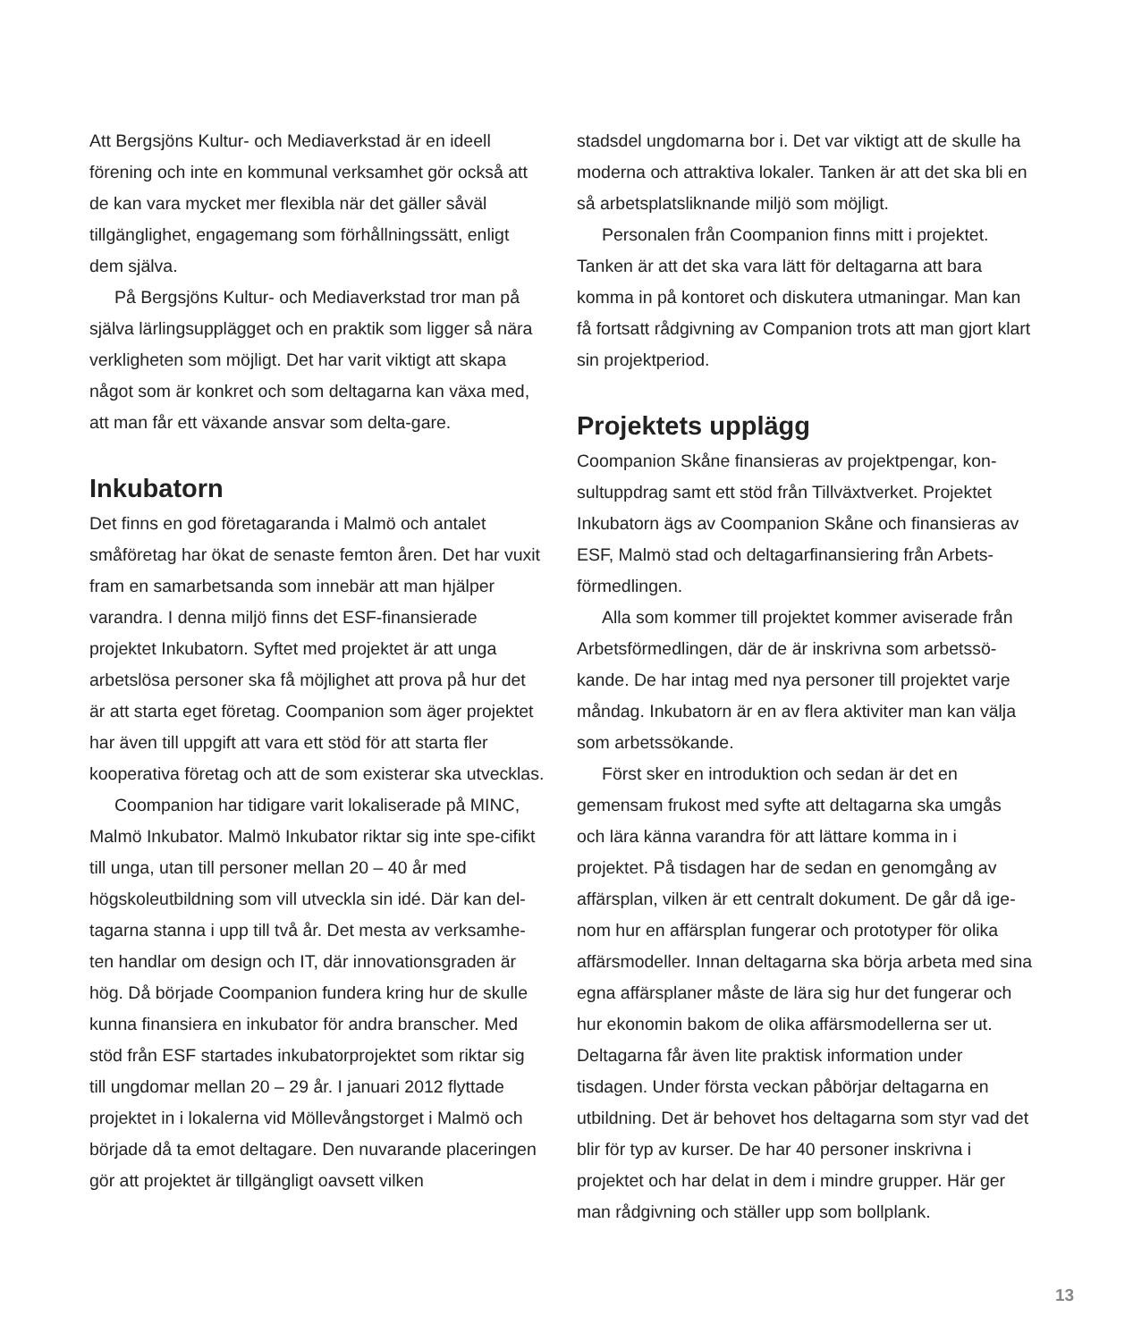Att Bergsjöns Kultur- och Mediaverkstad är en ideell förening och inte en kommunal verksamhet gör också att de kan vara mycket mer flexibla när det gäller såväl tillgänglighet, engagemang som förhållningssätt, enligt dem själva.
På Bergsjöns Kultur- och Mediaverkstad tror man på själva lärlingsupplägget och en praktik som ligger så nära verkligheten som möjligt. Det har varit viktigt att skapa något som är konkret och som deltagarna kan växa med, att man får ett växande ansvar som delta-gare.
Inkubatorn
Det finns en god företagaranda i Malmö och antalet småföretag har ökat de senaste femton åren. Det har vuxit fram en samarbetsanda som innebär att man hjälper varandra. I denna miljö finns det ESF-finansierade projektet Inkubatorn. Syftet med projektet är att unga arbetslösa personer ska få möjlighet att prova på hur det är att starta eget företag. Coompanion som äger projektet har även till uppgift att vara ett stöd för att starta fler kooperativa företag och att de som existerar ska utvecklas.
Coompanion har tidigare varit lokaliserade på MINC, Malmö Inkubator. Malmö Inkubator riktar sig inte spe-cifikt till unga, utan till personer mellan 20 – 40 år med högskoleutbildning som vill utveckla sin idé. Där kan del-tagarna stanna i upp till två år. Det mesta av verksamhe-ten handlar om design och IT, där innovationsgraden är hög. Då började Coompanion fundera kring hur de skulle kunna finansiera en inkubator för andra branscher. Med stöd från ESF startades inkubatorprojektet som riktar sig till ungdomar mellan 20 – 29 år. I januari 2012 flyttade projektet in i lokalerna vid Möllevångstorget i Malmö och började då ta emot deltagare. Den nuvarande placeringen gör att projektet är tillgängligt oavsett vilken
stadsdel ungdomarna bor i. Det var viktigt att de skulle ha moderna och attraktiva lokaler. Tanken är att det ska bli en så arbetsplatsliknande miljö som möjligt.
Personalen från Coompanion finns mitt i projektet. Tanken är att det ska vara lätt för deltagarna att bara komma in på kontoret och diskutera utmaningar. Man kan få fortsatt rådgivning av Companion trots att man gjort klart sin projektperiod.
Projektets upplägg
Coompanion Skåne finansieras av projektpengar, kon-sultuppdrag samt ett stöd från Tillväxtverket. Projektet Inkubatorn ägs av Coompanion Skåne och finansieras av ESF, Malmö stad och deltagarfinansiering från Arbets-förmedlingen.
Alla som kommer till projektet kommer aviserade från Arbetsförmedlingen, där de är inskrivna som arbetssö-kande. De har intag med nya personer till projektet varje måndag. Inkubatorn är en av flera aktiviter man kan välja som arbetssökande.
Först sker en introduktion och sedan är det en gemensam frukost med syfte att deltagarna ska umgås och lära känna varandra för att lättare komma in i projektet. På tisdagen har de sedan en genomgång av affärsplan, vilken är ett centralt dokument. De går då ige-nom hur en affärsplan fungerar och prototyper för olika affärsmodeller. Innan deltagarna ska börja arbeta med sina egna affärsplaner måste de lära sig hur det fungerar och hur ekonomin bakom de olika affärsmodellerna ser ut. Deltagarna får även lite praktisk information under tisdagen. Under första veckan påbörjar deltagarna en utbildning. Det är behovet hos deltagarna som styr vad det blir för typ av kurser. De har 40 personer inskrivna i projektet och har delat in dem i mindre grupper. Här ger man rådgivning och ställer upp som bollplank.
13